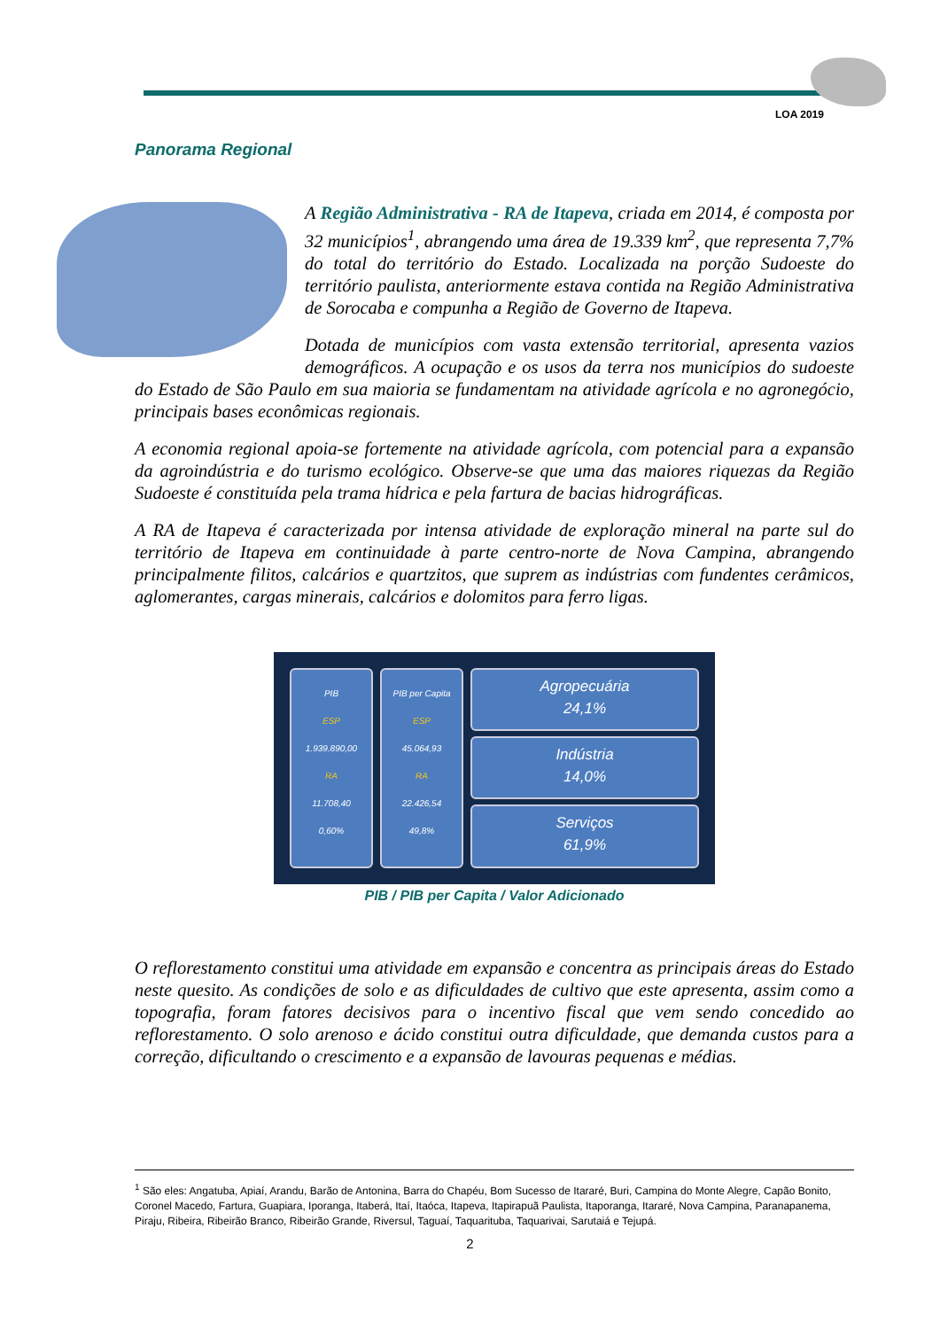LOA 2019
Panorama Regional
A Região Administrativa - RA de Itapeva, criada em 2014, é composta por 32 municípios<sup>1</sup>, abrangendo uma área de 19.339 km<sup>2</sup>, que representa 7,7% do total do território do Estado. Localizada na porção Sudoeste do território paulista, anteriormente estava contida na Região Administrativa de Sorocaba e compunha a Região de Governo de Itapeva.
Dotada de municípios com vasta extensão territorial, apresenta vazios demográficos. A ocupação e os usos da terra nos municípios do sudoeste do Estado de São Paulo em sua maioria se fundamentam na atividade agrícola e no agronegócio, principais bases econômicas regionais.
A economia regional apoia-se fortemente na atividade agrícola, com potencial para a expansão da agroindústria e do turismo ecológico. Observe-se que uma das maiores riquezas da Região Sudoeste é constituída pela trama hídrica e pela fartura de bacias hidrográficas.
A RA de Itapeva é caracterizada por intensa atividade de exploração mineral na parte sul do território de Itapeva em continuidade à parte centro-norte de Nova Campina, abrangendo principalmente filitos, calcários e quartzitos, que suprem as indústrias com fundentes cerâmicos, aglomerantes, cargas minerais, calcários e dolomitos para ferro ligas.
PIB
ESP
1.939.890,00
RA
11.708,40
0,60%
PIB per Capita
ESP
45.064,93
RA
22.426,54
49,8%
Agropecuária
24,1%
Indústria
14,0%
Serviços
61,9%
PIB / PIB per Capita / Valor Adicionado
O reflorestamento constitui uma atividade em expansão e concentra as principais áreas do Estado neste quesito. As condições de solo e as dificuldades de cultivo que este apresenta, assim como a topografia, foram fatores decisivos para o incentivo fiscal que vem sendo concedido ao reflorestamento. O solo arenoso e ácido constitui outra dificuldade, que demanda custos para a correção, dificultando o crescimento e a expansão de lavouras pequenas e médias.
<sup>1</sup> São eles: Angatuba, Apiaí, Arandu, Barão de Antonina, Barra do Chapéu, Bom Sucesso de Itararé, Buri, Campina do Monte Alegre, Capão Bonito, Coronel Macedo, Fartura, Guapiara, Iporanga, Itaberá, Itaí, Itaóca, Itapeva, Itapirapuã Paulista, Itaporanga, Itararé, Nova Campina, Paranapanema, Piraju, Ribeira, Ribeirão Branco, Ribeirão Grande, Riversul, Taguaí, Taquarituba, Taquarivai, Sarutaiá e Tejupá.
2